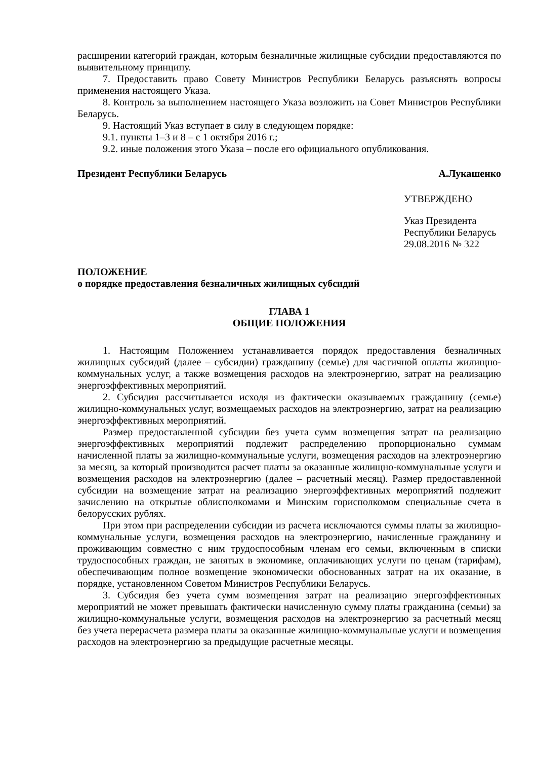расширении категорий граждан, которым безналичные жилищные субсидии предоставляются по выявительному принципу.
7. Предоставить право Совету Министров Республики Беларусь разъяснять вопросы применения настоящего Указа.
8. Контроль за выполнением настоящего Указа возложить на Совет Министров Республики Беларусь.
9. Настоящий Указ вступает в силу в следующем порядке:
9.1. пункты 1–3 и 8 – с 1 октября 2016 г.;
9.2. иные положения этого Указа – после его официального опубликования.
Президент Республики Беларусь А.Лукашенко
УТВЕРЖДЕНО
Указ Президента
Республики Беларусь
29.08.2016 № 322
ПОЛОЖЕНИЕ
о порядке предоставления безналичных жилищных субсидий
ГЛАВА 1
ОБЩИЕ ПОЛОЖЕНИЯ
1. Настоящим Положением устанавливается порядок предоставления безналичных жилищных субсидий (далее – субсидии) гражданину (семье) для частичной оплаты жилищно-коммунальных услуг, а также возмещения расходов на электроэнергию, затрат на реализацию энергоэффективных мероприятий.
2. Субсидия рассчитывается исходя из фактически оказываемых гражданину (семье) жилищно-коммунальных услуг, возмещаемых расходов на электроэнергию, затрат на реализацию энергоэффективных мероприятий.
Размер предоставленной субсидии без учета сумм возмещения затрат на реализацию энергоэффективных мероприятий подлежит распределению пропорционально суммам начисленной платы за жилищно-коммунальные услуги, возмещения расходов на электроэнергию за месяц, за который производится расчет платы за оказанные жилищно-коммунальные услуги и возмещения расходов на электроэнергию (далее – расчетный месяц). Размер предоставленной субсидии на возмещение затрат на реализацию энергоэффективных мероприятий подлежит зачислению на открытые облисполкомами и Минским горисполкомом специальные счета в белорусских рублях.
При этом при распределении субсидии из расчета исключаются суммы платы за жилищно-коммунальные услуги, возмещения расходов на электроэнергию, начисленные гражданину и проживающим совместно с ним трудоспособным членам его семьи, включенным в списки трудоспособных граждан, не занятых в экономике, оплачивающих услуги по ценам (тарифам), обеспечивающим полное возмещение экономически обоснованных затрат на их оказание, в порядке, установленном Советом Министров Республики Беларусь.
3. Субсидия без учета сумм возмещения затрат на реализацию энергоэффективных мероприятий не может превышать фактически начисленную сумму платы гражданина (семьи) за жилищно-коммунальные услуги, возмещения расходов на электроэнергию за расчетный месяц без учета перерасчета размера платы за оказанные жилищно-коммунальные услуги и возмещения расходов на электроэнергию за предыдущие расчетные месяцы.